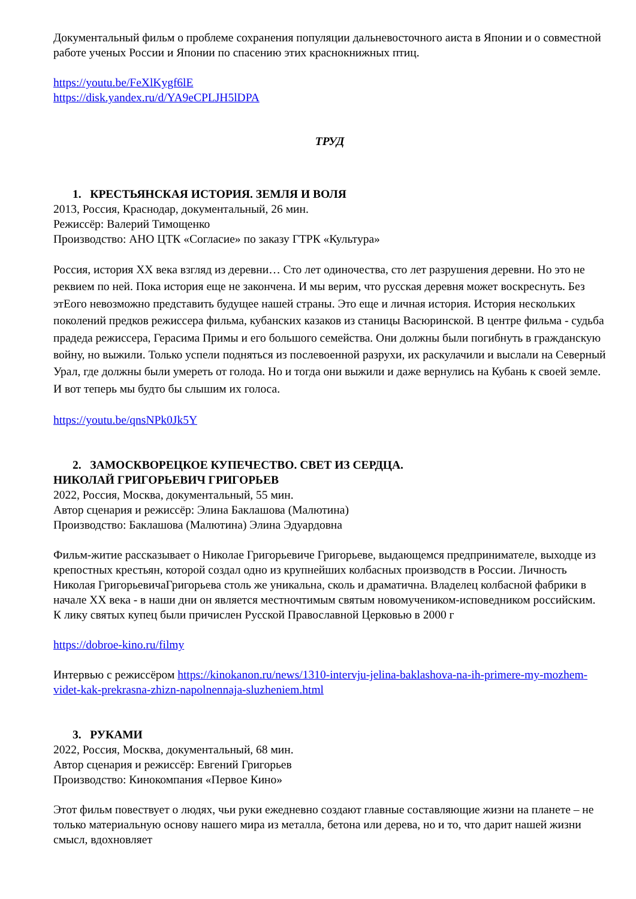Документальный фильм о проблеме сохранения популяции дальневосточного аиста в Японии и о совместной работе ученых России и Японии по спасению этих краснокнижных птиц.
https://youtu.be/FeXlKygf6lE
https://disk.yandex.ru/d/YA9eCPLJH5lDPA
ТРУД
1. КРЕСТЬЯНСКАЯ ИСТОРИЯ. ЗЕМЛЯ И ВОЛЯ
2013, Россия, Краснодар, документальный, 26 мин.
Режиссёр: Валерий Тимощенко
Производство: АНО ЦТК «Согласие» по заказу ГТРК «Культура»
Россия, история XX века взгляд из деревни… Сто лет одиночества, сто лет разрушения деревни. Но это не реквием по ней. Пока история еще не закончена. И мы верим, что русская деревня может воскреснуть. Без этЕого невозможно представить будущее нашей страны. Это еще и личная история. История нескольких поколений предков режиссера фильма, кубанских казаков из станицы Васюринской. В центре фильма - судьба прадеда режиссера, Герасима Примы и его большого семейства. Они должны были погибнуть в гражданскую войну, но выжили. Только успели подняться из послевоенной разрухи, их раскулачили и выслали на Северный Урал, где должны были умереть от голода. Но и тогда они выжили и даже вернулись на Кубань к своей земле. И вот теперь мы будто бы слышим их голоса.
https://youtu.be/qnsNPk0Jk5Y
2. ЗАМОСКВОРЕЦКОЕ КУПЕЧЕСТВО. СВЕТ ИЗ СЕРДЦА.
НИКОЛАЙ ГРИГОРЬЕВИЧ ГРИГОРЬЕВ
2022, Россия, Москва, документальный, 55 мин.
Автор сценария и режиссёр: Элина Баклашова (Малютина)
Производство: Баклашова (Малютина) Элина Эдуардовна
Фильм-житие рассказывает о Николае Григорьевиче Григорьеве, выдающемся предпринимателе, выходце из крепостных крестьян, которой создал одно из крупнейших колбасных производств в России. Личность Николая ГригорьевичаГригорьева столь же уникальна, сколь и драматична. Владелец колбасной фабрики в начале XX века - в наши дни он является местночтимым святым новомучеником-исповедником российским. К лику святых купец были причислен Русской Православной Церковью в 2000 г
https://dobroe-kino.ru/filmy
Интервью с режиссёром https://kinokanon.ru/news/1310-intervju-jelina-baklashova-na-ih-primere-my-mozhem-videt-kak-prekrasna-zhizn-napolnennaja-sluzheniem.html
3. РУКАМИ
2022, Россия, Москва, документальный, 68 мин.
Автор сценария и режиссёр: Евгений Григорьев
Производство: Кинокомпания «Первое Кино»
Этот фильм повествует о людях, чьи руки ежедневно создают главные составляющие жизни на планете – не только материальную основу нашего мира из металла, бетона или дерева, но и то, что дарит нашей жизни смысл, вдохновляет